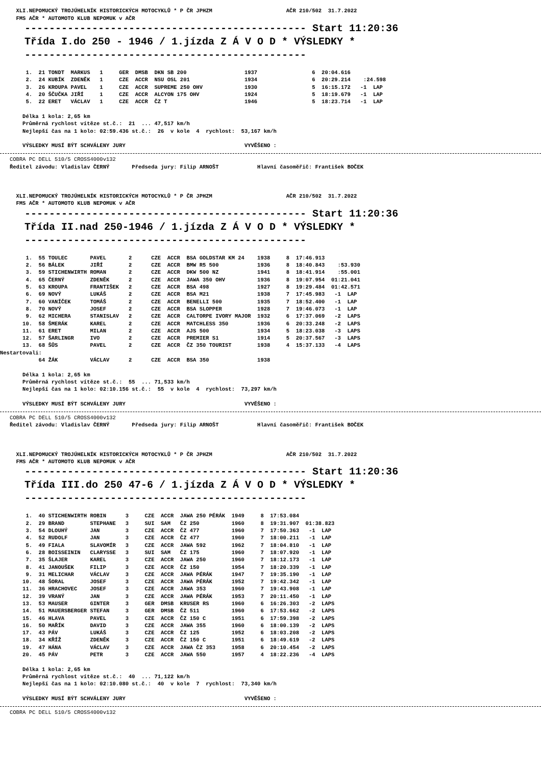XLI.NEPOMUCKÝ TROJÚHELNÍK HISTORICKÝCH MOTOCYKLŮ * P ČR JPHZM                       AČR 210/502  31.7.2022
     FMS AČR * AUTOMOTO KLUB NEPOMUK v AČR
    ---------------------------------------------- Start 11:20:36
    Třída I.do 250 - 1946 / 1.jízda Z Á V O D * VÝSLEDKY *
    ----------------------------------------------
        1.  21 TONDT  MARKUS   1     GER  DMSB  DKN SB 200                  1937                 6  20:04.616
        2.  24 KUBÍK  ZDENĚK   1     CZE  ACCR  NSU OSL 201                 1934                 6  20:29.214    :24.598
        3.  26 KROUPA PAVEL    1     CZE  ACCR  SUPREME 250 OHV             1930                 5  16:15.172   -1  LAP
        4.  20 ŠČUČKA JIŘÍ     1     CZE  ACCR  ALCYON 175 OHV              1924                 5  18:19.679   -1  LAP
        5.  22 ERET   VÁCLAV   1     CZE  ACCR  ČZ T                        1946                 5  18:23.714   -1  LAP

       Délka 1 kola: 2,65 km
       Průměrná rychlost vítěze st.č.:  21  ... 47,517 km/h
       Nejlepší čas na 1 kolo: 02:59.436 st.č.:  26  v kole  4  rychlost:  53,167 km/h

       VÝSLEDKY MUSÍ BÝT SCHVÁLENY JURY                                     VYVĚŠENO :
   COBRA PC DELL 510/5 CROSS4000v132
   Ředitel závodu: Vladislav ČERNÝ       Předseda jury: Filip ARNOŠT            Hlavní časoměřič: František BOČEK



     XLI.NEPOMUCKÝ TROJÚHELNÍK HISTORICKÝCH MOTOCYKLŮ * P ČR JPHZM                       AČR 210/502  31.7.2022
     FMS AČR * AUTOMOTO KLUB NEPOMUK v AČR
    ---------------------------------------------- Start 11:20:36
    Třída II.nad 250-1946 / 1.jízda Z Á V O D * VÝSLEDKY *
    ----------------------------------------------
        1.  55 TOULEC       PAVEL       2      CZE  ACCR  BSA GOLDSTAR KM 24    1938     8  17:46.913
        2.  56 BÁLEK        JIŘÍ        2      CZE  ACCR  BMW R5 500            1936     8  18:40.843    :53.930
        3.  59 STICHENWIRTH ROMAN       2      CZE  ACCR  DKW 500 NZ            1941     8  18:41.914    :55.001
        4.  65 ČERNÝ        ZDENĚK      2      CZE  ACCR  JAWA 350 OHV          1936     8  19:07.954  01:21.041
        5.  63 KROUPA       FRANTIŠEK   2      CZE  ACCR  BSA 498               1927     8  19:29.484  01:42.571
        6.  69 NOVÝ         LUKÁŠ       2      CZE  ACCR  BSA M21               1938     7  17:45.983   -1  LAP
        7.  60 VANÍČEK      TOMÁŠ       2      CZE  ACCR  BENELLI 500           1935     7  18:52.400   -1  LAP
        8.  70 NOVÝ         JOSEF       2      CZE  ACCR  BSA SLOPPER           1928     7  19:46.073   -1  LAP
        9.  62 MICHERA      STANISLAV   2      CZE  ACCR  CALTORPE IVORY MAJOR  1932     6  17:37.069   -2  LAPS
       10.  58 ŠMERÁK       KAREL       2      CZE  ACCR  MATCHLESS 350         1936     6  20:33.248   -2  LAPS
       11.  61 ERET         MILAN       2      CZE  ACCR  AJS 500               1934     5  18:23.038   -3  LAPS
       12.  57 ŠARLINGR     IVO         2      CZE  ACCR  PREMIER S1            1914     5  20:37.567   -3  LAPS
       13.  68 ŠŮS          PAVEL       2      CZE  ACCR  ČZ 350 TOURIST        1938     4  15:37.133   -4  LAPS
Nestartovali:
            64 ŽÁK          VÁCLAV      2      CZE  ACCR  BSA 350               1938

       Délka 1 kola: 2,65 km
       Průměrná rychlost vítěze st.č.:  55  ... 71,533 km/h
       Nejlepší čas na 1 kolo: 02:10.156 st.č.:  55  v kole  4  rychlost:  73,297 km/h

       VÝSLEDKY MUSÍ BÝT SCHVÁLENY JURY                                     VYVĚŠENO :
   COBRA PC DELL 510/5 CROSS4000v132
   Ředitel závodu: Vladislav ČERNÝ       Předseda jury: Filip ARNOŠT            Hlavní časoměřič: František BOČEK



     XLI.NEPOMUCKÝ TROJÚHELNÍK HISTORICKÝCH MOTOCYKLŮ * P ČR JPHZM                       AČR 210/502  31.7.2022
     FMS AČR * AUTOMOTO KLUB NEPOMUK v AČR
    ---------------------------------------------- Start 11:20:36
    Třída III.do 250 47-6 / 1.jízda Z Á V O D * VÝSLEDKY *
    ----------------------------------------------
        1.  40 STICHENWIRTH ROBIN      3     CZE  ACCR  JAWA 250 PÉRÁK  1949     8  17:53.084
        2.  29 BRAND        STEPHANE   3     SUI  SAM   ČZ 250          1960     8  19:31.907  01:38.823
        3.  54 DLOUHÝ       JAN        3     CZE  ACCR  ČZ 477          1960     7  17:50.363   -1  LAP
        4.  52 RUDOLF       JAN        3     CZE  ACCR  ČZ 477          1960     7  18:00.211   -1  LAP
        5.  49 FIALA        SLAVOMÍR   3     CZE  ACCR  JAWA 592        1962     7  18:04.810   -1  LAP
        6.  28 BOISSEININ   CLARYSSE   3     SUI  SAM   ČZ 175          1960     7  18:07.920   -1  LAP
        7.  35 ŠLAJER       KAREL      3     CZE  ACCR  JAWA 250        1960     7  18:12.173   -1  LAP
        8.  41 JANOUŠEK     FILIP      3     CZE  ACCR  ČZ 150          1954     7  18:20.339   -1  LAP
        9.  31 MELICHAR     VÁCLAV     3     CZE  ACCR  JAWA PÉRÁK      1947     7  19:35.190   -1  LAP
       10.  48 ŠORAL        JOSEF      3     CZE  ACCR  JAWA PÉRÁK      1952     7  19:42.342   -1  LAP
       11.  36 HRACHOVEC    JOSEF      3     CZE  ACCR  JAWA 353        1960     7  19:43.908   -1  LAP
       12.  39 VRANÝ        JAN        3     CZE  ACCR  JAWA PÉRÁK      1953     7  20:11.450   -1  LAP
       13.  53 MAUSER       GINTER     3     GER  DMSB  KRUSER RS       1960     6  16:26.303   -2  LAPS
       14.  51 MAUERSBERGER STEFAN     3     GER  DMSB  ČZ 511          1960     6  17:53.662   -2  LAPS
       15.  46 HLAVA        PAVEL      3     CZE  ACCR  ČZ 150 C        1951     6  17:59.398   -2  LAPS
       16.  50 MAŘÍK        DAVID      3     CZE  ACCR  JAWA 355        1960     6  18:00.139   -2  LAPS
       17.  43 PÁV          LUKÁŠ      3     CZE  ACCR  ČZ 125          1952     6  18:03.208   -2  LAPS
       18.  34 KŘÍŽ         ZDENĚK     3     CZE  ACCR  ČZ 150 C        1951     6  18:49.619   -2  LAPS
       19.  47 HÁNA         VÁCLAV     3     CZE  ACCR  JAWA ČZ 353     1958     6  20:10.454   -2  LAPS
       20.  45 PÁV          PETR       3     CZE  ACCR  JAWA 550        1957     4  18:22.236   -4  LAPS

       Délka 1 kola: 2,65 km
       Průměrná rychlost vítěze st.č.:  40  ... 71,122 km/h
       Nejlepší čas na 1 kolo: 02:10.080 st.č.:  40  v kole  7  rychlost:  73,340 km/h

       VÝSLEDKY MUSÍ BÝT SCHVÁLENY JURY                                     VYVĚŠENO :
   COBRA PC DELL 510/5 CROSS4000v132